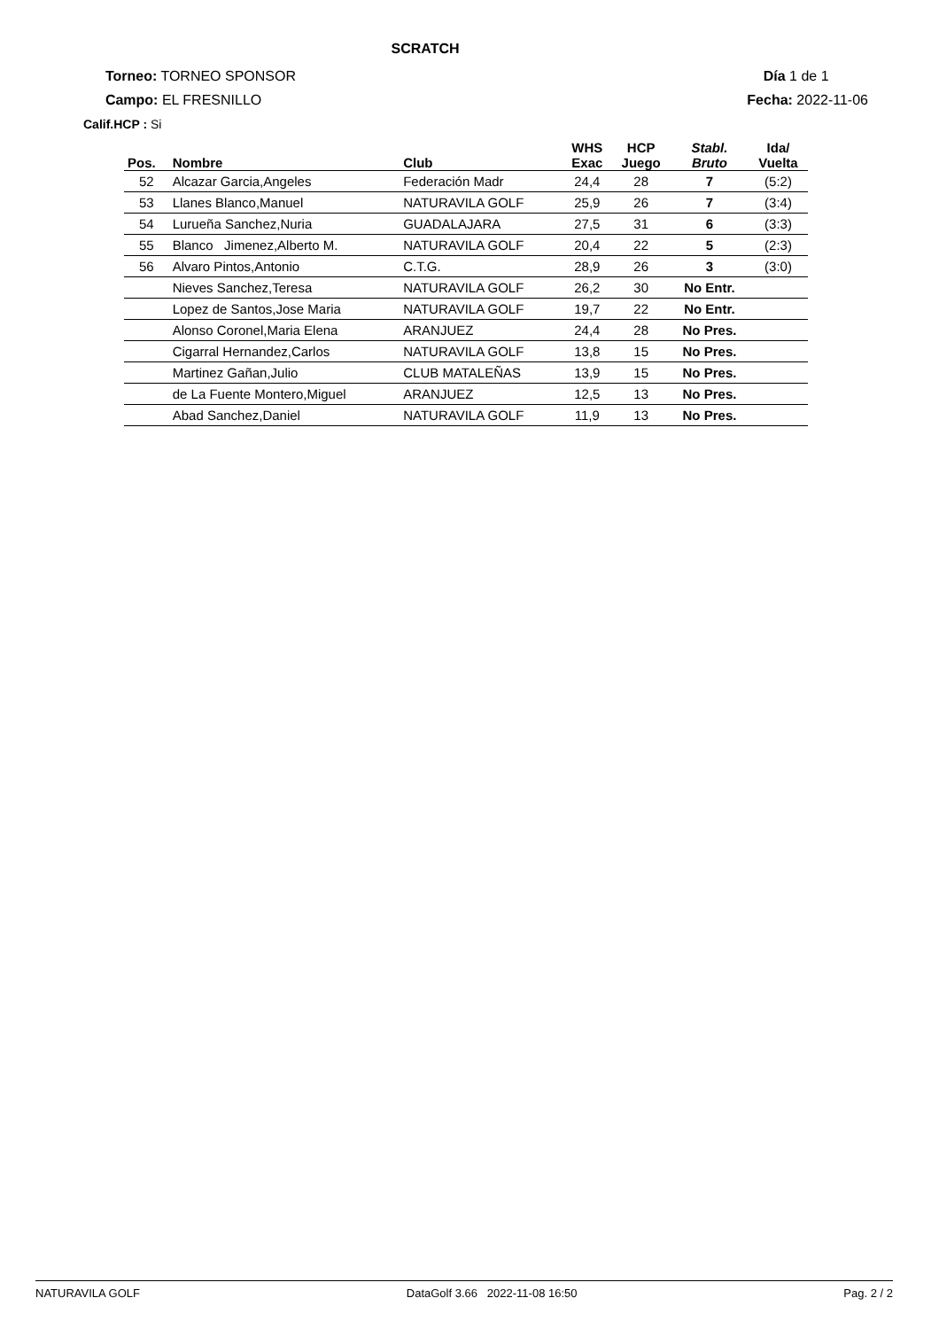SCRATCH
Torneo: TORNEO SPONSOR Día 1 de 1
Campo: EL FRESNILLO Fecha: 2022-11-06
Calif.HCP : Si
| Pos. | Nombre | Club | WHS Exac | HCP Juego | Stabl. Bruto | Ida/ Vuelta |
| --- | --- | --- | --- | --- | --- | --- |
| 52 | Alcazar Garcia,Angeles | Federación Madr | 24,4 | 28 | 7 | (5:2) |
| 53 | Llanes Blanco,Manuel | NATURAVILA GOLF | 25,9 | 26 | 7 | (3:4) |
| 54 | Lurueña Sanchez,Nuria | GUADALAJARA | 27,5 | 31 | 6 | (3:3) |
| 55 | Blanco Jimenez,Alberto M. | NATURAVILA GOLF | 20,4 | 22 | 5 | (2:3) |
| 56 | Alvaro Pintos,Antonio | C.T.G. | 28,9 | 26 | 3 | (3:0) |
| | Nieves Sanchez,Teresa | NATURAVILA GOLF | 26,2 | 30 | No Entr. | |
| | Lopez de Santos,Jose Maria | NATURAVILA GOLF | 19,7 | 22 | No Entr. | |
| | Alonso Coronel,Maria Elena | ARANJUEZ | 24,4 | 28 | No Pres. | |
| | Cigarral Hernandez,Carlos | NATURAVILA GOLF | 13,8 | 15 | No Pres. | |
| | Martinez Gañan,Julio | CLUB MATALEÑAS | 13,9 | 15 | No Pres. | |
| | de La Fuente Montero,Miguel | ARANJUEZ | 12,5 | 13 | No Pres. | |
| | Abad Sanchez,Daniel | NATURAVILA GOLF | 11,9 | 13 | No Pres. | |
NATURAVILA GOLF DataGolf 3.66 2022-11-08 16:50 Pag. 2 / 2